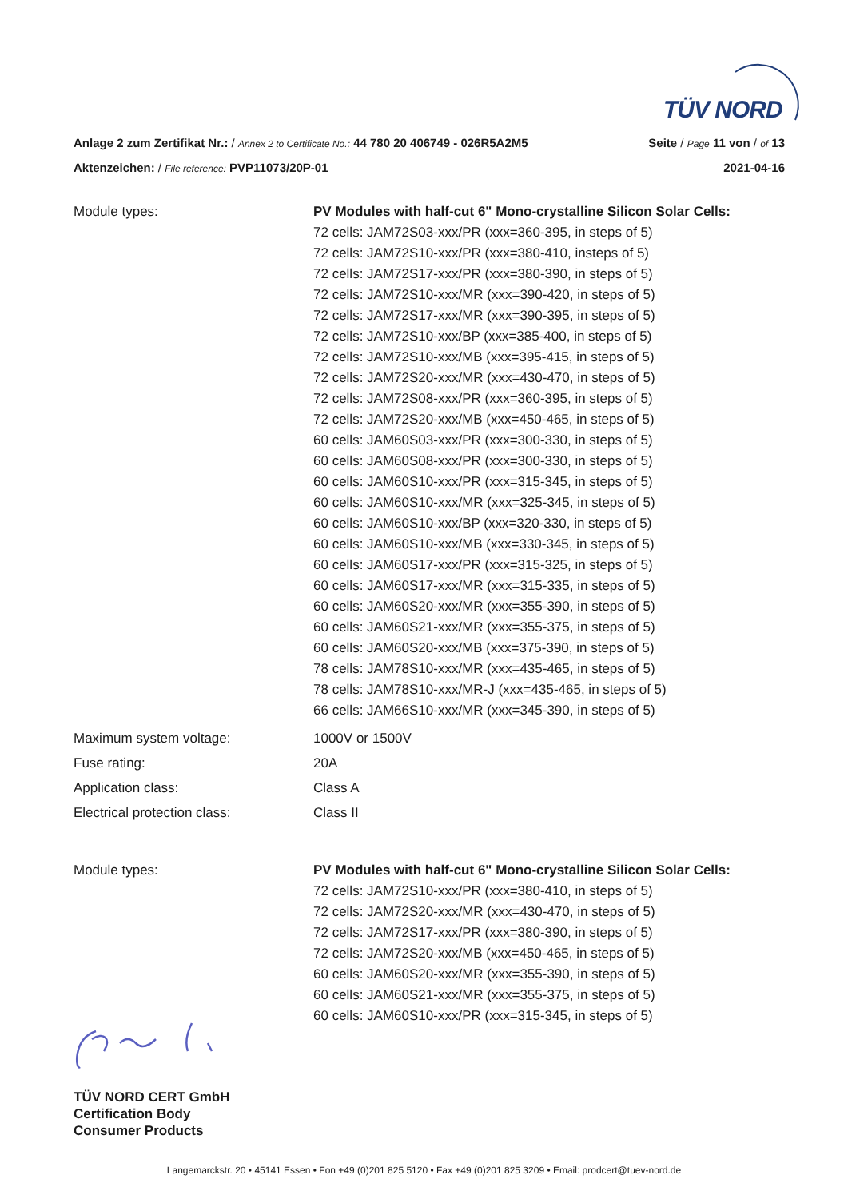TÜV NORD
Anlage 2 zum Zertifikat Nr.: / Annex 2 to Certificate No.: 44 780 20 406749 - 026R5A2M5
Seite / Page 11 von / of 13
Aktenzeichen: / File reference: PVP11073/20P-01
2021-04-16
Module types: PV Modules with half-cut 6" Mono-crystalline Silicon Solar Cells:
72 cells: JAM72S03-xxx/PR (xxx=360-395, in steps of 5)
72 cells: JAM72S10-xxx/PR (xxx=380-410, insteps of 5)
72 cells: JAM72S17-xxx/PR (xxx=380-390, in steps of 5)
72 cells: JAM72S10-xxx/MR (xxx=390-420, in steps of 5)
72 cells: JAM72S17-xxx/MR (xxx=390-395, in steps of 5)
72 cells: JAM72S10-xxx/BP (xxx=385-400, in steps of 5)
72 cells: JAM72S10-xxx/MB (xxx=395-415, in steps of 5)
72 cells: JAM72S20-xxx/MR (xxx=430-470, in steps of 5)
72 cells: JAM72S08-xxx/PR (xxx=360-395, in steps of 5)
72 cells: JAM72S20-xxx/MB (xxx=450-465, in steps of 5)
60 cells: JAM60S03-xxx/PR (xxx=300-330, in steps of 5)
60 cells: JAM60S08-xxx/PR (xxx=300-330, in steps of 5)
60 cells: JAM60S10-xxx/PR (xxx=315-345, in steps of 5)
60 cells: JAM60S10-xxx/MR (xxx=325-345, in steps of 5)
60 cells: JAM60S10-xxx/BP (xxx=320-330, in steps of 5)
60 cells: JAM60S10-xxx/MB (xxx=330-345, in steps of 5)
60 cells: JAM60S17-xxx/PR (xxx=315-325, in steps of 5)
60 cells: JAM60S17-xxx/MR (xxx=315-335, in steps of 5)
60 cells: JAM60S20-xxx/MR (xxx=355-390, in steps of 5)
60 cells: JAM60S21-xxx/MR (xxx=355-375, in steps of 5)
60 cells: JAM60S20-xxx/MB (xxx=375-390, in steps of 5)
78 cells: JAM78S10-xxx/MR (xxx=435-465, in steps of 5)
78 cells: JAM78S10-xxx/MR-J (xxx=435-465, in steps of 5)
66 cells: JAM66S10-xxx/MR (xxx=345-390, in steps of 5)
Maximum system voltage: 1000V or 1500V
Fuse rating: 20A
Application class: Class A
Electrical protection class: Class II
Module types: PV Modules with half-cut 6" Mono-crystalline Silicon Solar Cells:
72 cells: JAM72S10-xxx/PR (xxx=380-410, in steps of 5)
72 cells: JAM72S20-xxx/MR (xxx=430-470, in steps of 5)
72 cells: JAM72S17-xxx/PR (xxx=380-390, in steps of 5)
72 cells: JAM72S20-xxx/MB (xxx=450-465, in steps of 5)
60 cells: JAM60S20-xxx/MR (xxx=355-390, in steps of 5)
60 cells: JAM60S21-xxx/MR (xxx=355-375, in steps of 5)
60 cells: JAM60S10-xxx/PR (xxx=315-345, in steps of 5)
TÜV NORD CERT GmbH
Certification Body
Consumer Products
Langemarckstr. 20 • 45141 Essen • Fon +49 (0)201 825 5120 • Fax +49 (0)201 825 3209 • Email: prodcert@tuev-nord.de